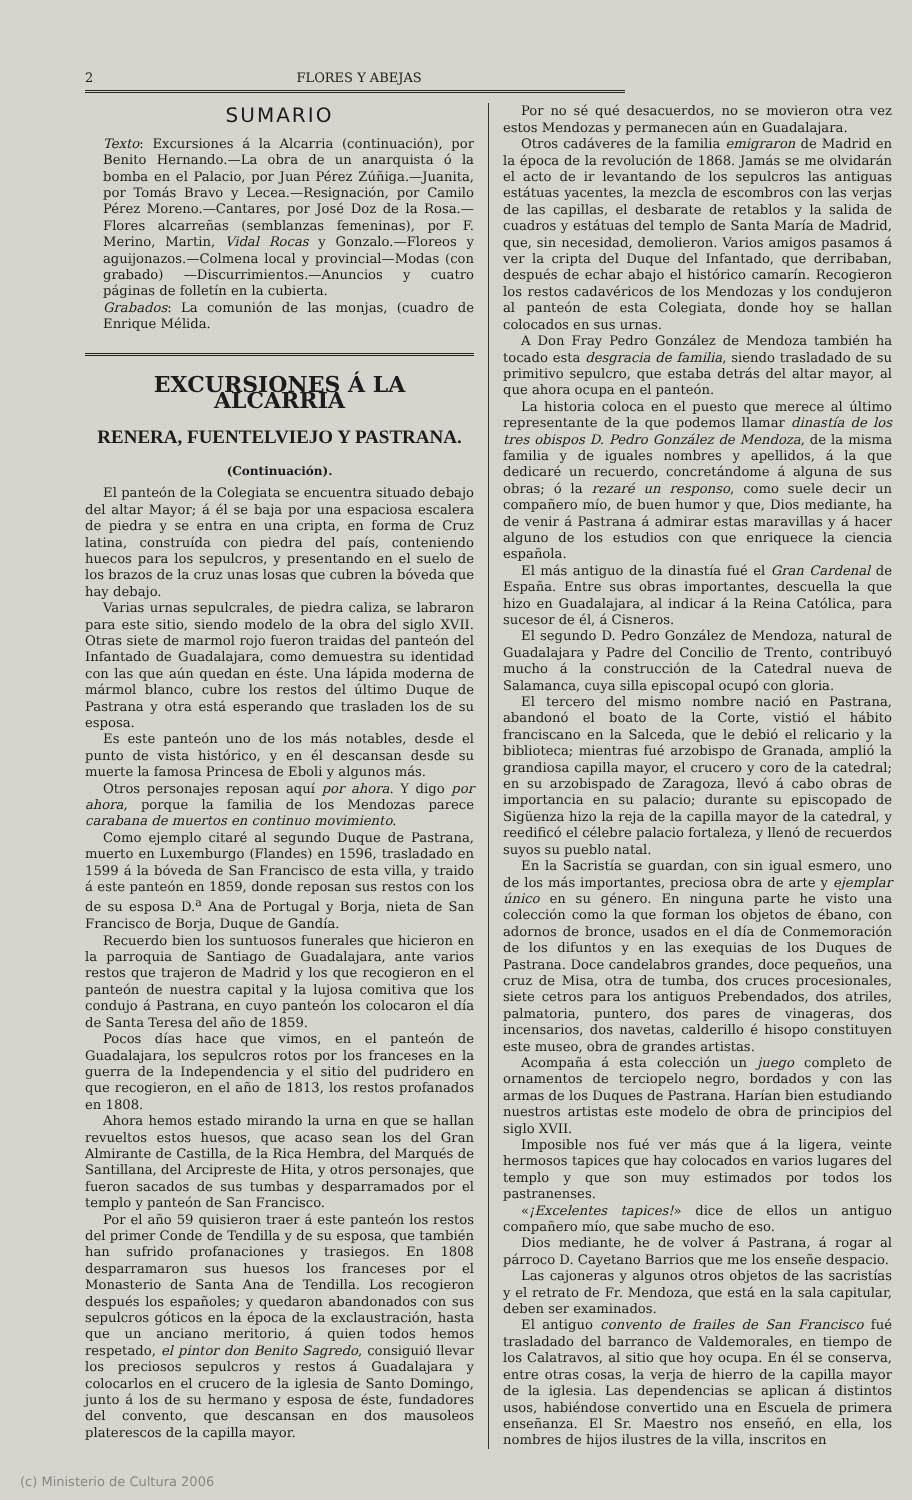2 FLORES Y ABEJAS
SUMARIO
Texto: Excursiones á la Alcarria (continuación), por Benito Hernando.—La obra de un anarquista ó la bomba en el Palacio, por Juan Pérez Zúñiga.—Juanita, por Tomás Bravo y Lecea.—Resignación, por Camilo Pérez Moreno.—Cantares, por José Doz de la Rosa.—Flores alcarreñas (semblanzas femeninas), por F. Merino, Martin, Vidal Rocas y Gonzalo.—Floreos y aguijonazos.—Colmena local y provincial—Modas (con grabado) —Discurrimientos.—Anuncios y cuatro páginas de folletín en la cubierta.
Grabados: La comunión de las monjas, (cuadro de Enrique Mélida.
EXCURSIONES Á LA ALCARRIA
RENERA, FUENTELVIEJO Y PASTRANA.
(Continuación).
El panteón de la Colegiata se encuentra situado debajo del altar Mayor; á él se baja por una espaciosa escalera de piedra y se entra en una cripta, en forma de Cruz latina, construída con piedra del país, conteniendo huecos para los sepulcros, y presentando en el suelo de los brazos de la cruz unas losas que cubren la bóveda que hay debajo.
Varias urnas sepulcrales, de piedra caliza, se labraron para este sitio, siendo modelo de la obra del siglo XVII. Otras siete de marmol rojo fueron traidas del panteón del Infantado de Guadalajara, como demuestra su identidad con las que aún quedan en éste. Una lápida moderna de mármol blanco, cubre los restos del último Duque de Pastrana y otra está esperando que trasladen los de su esposa.
Es este panteón uno de los más notables, desde el punto de vista histórico, y en él descansan desde su muerte la famosa Princesa de Eboli y algunos más.
Otros personajes reposan aquí por ahora. Y digo por ahora, porque la familia de los Mendozas parece carabana de muertos en continuo movimiento.
Como ejemplo citaré al segundo Duque de Pastrana, muerto en Luxemburgo (Flandes) en 1596, trasladado en 1599 á la bóveda de San Francisco de esta villa, y traido á este panteón en 1859, donde reposan sus restos con los de su esposa D.<sup>a</sup> Ana de Portugal y Borja, nieta de San Francisco de Borja, Duque de Gandía.
Recuerdo bien los suntuosos funerales que hicieron en la parroquia de Santiago de Guadalajara, ante varios restos que trajeron de Madrid y los que recogieron en el panteón de nuestra capital y la lujosa comitiva que los condujo á Pastrana, en cuyo panteón los colocaron el día de Santa Teresa del año de 1859.
Pocos días hace que vimos, en el panteón de Guadalajara, los sepulcros rotos por los franceses en la guerra de la Independencia y el sitio del pudridero en que recogieron, en el año de 1813, los restos profanados en 1808.
Ahora hemos estado mirando la urna en que se hallan revueltos estos huesos, que acaso sean los del Gran Almirante de Castilla, de la Rica Hembra, del Marqués de Santillana, del Arcipreste de Hita, y otros personajes, que fueron sacados de sus tumbas y desparramados por el templo y panteón de San Francisco.
Por el año 59 quisieron traer á este panteón los restos del primer Conde de Tendilla y de su esposa, que también han sufrido profanaciones y trasiegos. En 1808 desparramaron sus huesos los franceses por el Monasterio de Santa Ana de Tendilla. Los recogieron después los españoles; y quedaron abandonados con sus sepulcros góticos en la época de la exclaustración, hasta que un anciano meritorio, á quien todos hemos respetado, el pintor don Benito Sagredo, consiguió llevar los preciosos sepulcros y restos á Guadalajara y colocarlos en el crucero de la iglesia de Santo Domingo, junto á los de su hermano y esposa de éste, fundadores del convento, que descansan en dos mausoleos platerescos de la capilla mayor.
Por no sé qué desacuerdos, no se movieron otra vez estos Mendozas y permanecen aún en Guadalajara.
Otros cadáveres de la familia emigraron de Madrid en la época de la revolución de 1868. Jamás se me olvidarán el acto de ir levantando de los sepulcros las antiguas estátuas yacentes, la mezcla de escombros con las verjas de las capillas, el desbarate de retablos y la salida de cuadros y estátuas del templo de Santa María de Madrid, que, sin necesidad, demolieron. Varios amigos pasamos á ver la cripta del Duque del Infantado, que derribaban, después de echar abajo el histórico camarín. Recogieron los restos cadavéricos de los Mendozas y los condujeron al panteón de esta Colegiata, donde hoy se hallan colocados en sus urnas.
A Don Fray Pedro González de Mendoza también ha tocado esta desgracia de familia, siendo trasladado de su primitivo sepulcro, que estaba detrás del altar mayor, al que ahora ocupa en el panteón.
La historia coloca en el puesto que merece al último representante de la que podemos llamar dinastía de los tres obispos D. Pedro González de Mendoza, de la misma familia y de iguales nombres y apellidos, á la que dedicaré un recuerdo, concretándome á alguna de sus obras; ó la rezaré un responso, como suele decir un compañero mío, de buen humor y que, Dios mediante, ha de venir á Pastrana á admirar estas maravillas y á hacer alguno de los estudios con que enriquece la ciencia española.
El más antiguo de la dinastía fué el Gran Cardenal de España. Entre sus obras importantes, descuella la que hizo en Guadalajara, al indicar á la Reina Católica, para sucesor de él, á Cisneros.
El segundo D. Pedro González de Mendoza, natural de Guadalajara y Padre del Concilio de Trento, contribuyó mucho á la construcción de la Catedral nueva de Salamanca, cuya silla episcopal ocupó con gloria.
El tercero del mismo nombre nació en Pastrana, abandonó el boato de la Corte, vistió el hábito franciscano en la Salceda, que le debió el relicario y la biblioteca; mientras fué arzobispo de Granada, amplió la grandiosa capilla mayor, el crucero y coro de la catedral; en su arzobispado de Zaragoza, llevó á cabo obras de importancia en su palacio; durante su episcopado de Sigüenza hizo la reja de la capilla mayor de la catedral, y reedificó el célebre palacio fortaleza, y llenó de recuerdos suyos su pueblo natal.
En la Sacristía se guardan, con sin igual esmero, uno de los más importantes, preciosa obra de arte y ejemplar único en su género. En ninguna parte he visto una colección como la que forman los objetos de ébano, con adornos de bronce, usados en el día de Conmemoración de los difuntos y en las exequias de los Duques de Pastrana. Doce candelabros grandes, doce pequeños, una cruz de Misa, otra de tumba, dos cruces procesionales, siete cetros para los antiguos Prebendados, dos atriles, palmatoria, puntero, dos pares de vinageras, dos incensarios, dos navetas, calderillo é hisopo constituyen este museo, obra de grandes artistas.
Acompaña á esta colección un juego completo de ornamentos de terciopelo negro, bordados y con las armas de los Duques de Pastrana. Harían bien estudiando nuestros artistas este modelo de obra de principios del siglo XVII.
Imposible nos fué ver más que á la ligera, veinte hermosos tapices que hay colocados en varios lugares del templo y que son muy estimados por todos los pastranenses.
«¡Excelentes tapices!» dice de ellos un antiguo compañero mío, que sabe mucho de eso.
Dios mediante, he de volver á Pastrana, á rogar al párroco D. Cayetano Barrios que me los enseñe despacio.
Las cajoneras y algunos otros objetos de las sacristías y el retrato de Fr. Mendoza, que está en la sala capitular, deben ser examinados.
El antiguo convento de frailes de San Francisco fué trasladado del barranco de Valdemorales, en tiempo de los Calatravos, al sitio que hoy ocupa. En él se conserva, entre otras cosas, la verja de hierro de la capilla mayor de la iglesia. Las dependencias se aplican á distintos usos, habiéndose convertido una en Escuela de primera enseñanza. El Sr. Maestro nos enseñó, en ella, los nombres de hijos ilustres de la villa, inscritos en
(c) Ministerio de Cultura 2006